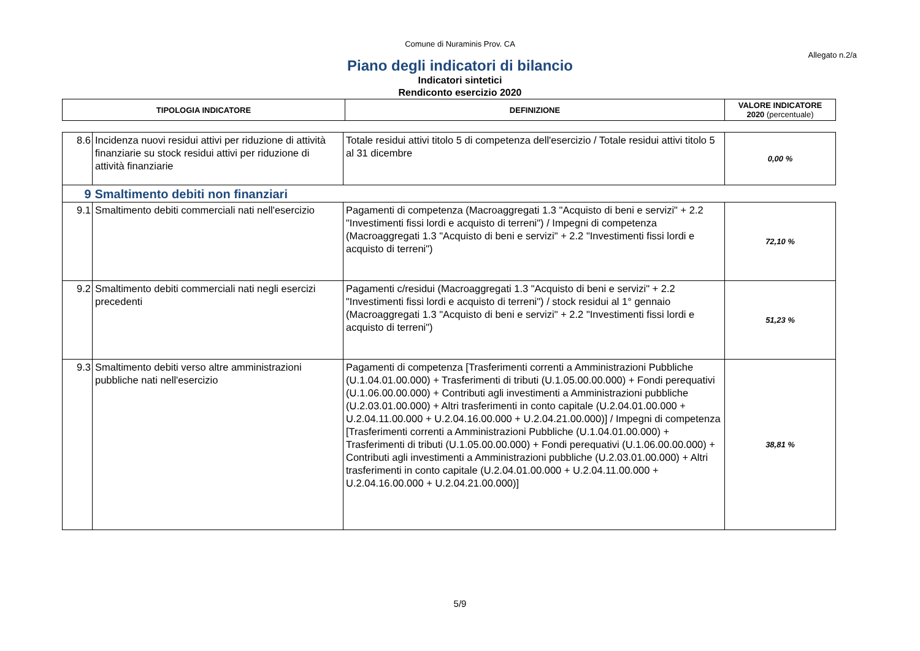Comune di Nuraminis Prov. CA
Allegato n.2/a
Piano degli indicatori di bilancio
Indicatori sintetici
Rendiconto esercizio 2020
| TIPOLOGIA INDICATORE | DEFINIZIONE | VALORE INDICATORE 2020 (percentuale) |
| --- | --- | --- |
| 8.6 | Incidenza nuovi residui attivi per riduzione di attività finanziarie su stock residui attivi per riduzione di attività finanziarie | Totale residui attivi titolo 5 di competenza dell'esercizio / Totale residui attivi titolo 5 al 31 dicembre | 0,00 % |
| 9 | Smaltimento debiti non finanziari | | |
| 9.1 | Smaltimento debiti commerciali nati nell'esercizio | Pagamenti di competenza (Macroaggregati 1.3 "Acquisto di beni e servizi" + 2.2 "Investimenti fissi lordi e acquisto di terreni") / Impegni di competenza (Macroaggregati 1.3 "Acquisto di beni e servizi" + 2.2 "Investimenti fissi lordi e acquisto di terreni") | 72,10 % |
| 9.2 | Smaltimento debiti commerciali nati negli esercizi precedenti | Pagamenti c/residui (Macroaggregati 1.3 "Acquisto di beni e servizi" + 2.2 "Investimenti fissi lordi e acquisto di terreni") / stock residui al 1° gennaio (Macroaggregati 1.3 "Acquisto di beni e servizi" + 2.2 "Investimenti fissi lordi e acquisto di terreni") | 51,23 % |
| 9.3 | Smaltimento debiti verso altre amministrazioni pubbliche nati nell'esercizio | Pagamenti di competenza [Trasferimenti correnti a Amministrazioni Pubbliche (U.1.04.01.00.000) + Trasferimenti di tributi (U.1.05.00.00.000) + Fondi perequativi (U.1.06.00.00.000) + Contributi agli investimenti a Amministrazioni pubbliche (U.2.03.01.00.000) + Altri trasferimenti in conto capitale (U.2.04.01.00.000 + U.2.04.11.00.000 + U.2.04.16.00.000 + U.2.04.21.00.000)] / Impegni di competenza [Trasferimenti correnti a Amministrazioni Pubbliche (U.1.04.01.00.000) + Trasferimenti di tributi (U.1.05.00.00.000) + Fondi perequativi (U.1.06.00.00.000) + Contributi agli investimenti a Amministrazioni pubbliche (U.2.03.01.00.000) + Altri trasferimenti in conto capitale (U.2.04.01.00.000 + U.2.04.11.00.000 + U.2.04.16.00.000 + U.2.04.21.00.000)] | 38,81 % |
5/9